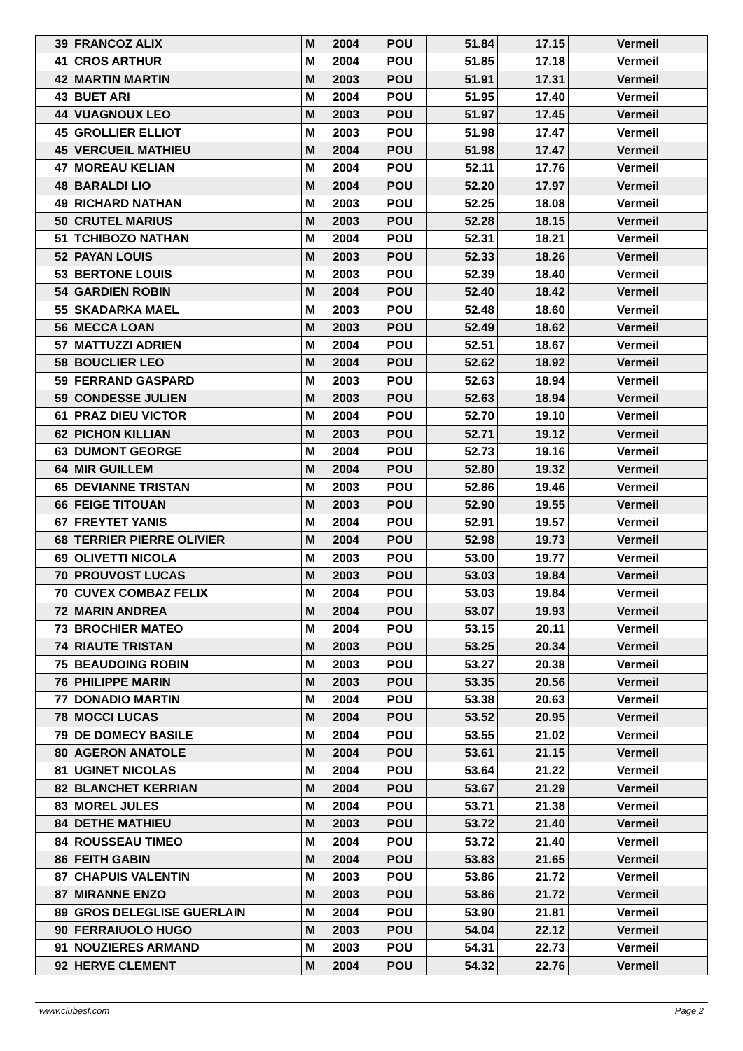| 39 | FRANCOZ ALIX | M | 2004 | POU | 51.84 | 17.15 | Vermeil |
| 41 | CROS ARTHUR | M | 2004 | POU | 51.85 | 17.18 | Vermeil |
| 42 | MARTIN MARTIN | M | 2003 | POU | 51.91 | 17.31 | Vermeil |
| 43 | BUET ARI | M | 2004 | POU | 51.95 | 17.40 | Vermeil |
| 44 | VUAGNOUX LEO | M | 2003 | POU | 51.97 | 17.45 | Vermeil |
| 45 | GROLLIER ELLIOT | M | 2003 | POU | 51.98 | 17.47 | Vermeil |
| 45 | VERCUEIL MATHIEU | M | 2004 | POU | 51.98 | 17.47 | Vermeil |
| 47 | MOREAU KELIAN | M | 2004 | POU | 52.11 | 17.76 | Vermeil |
| 48 | BARALDI LIO | M | 2004 | POU | 52.20 | 17.97 | Vermeil |
| 49 | RICHARD NATHAN | M | 2003 | POU | 52.25 | 18.08 | Vermeil |
| 50 | CRUTEL MARIUS | M | 2003 | POU | 52.28 | 18.15 | Vermeil |
| 51 | TCHIBOZO NATHAN | M | 2004 | POU | 52.31 | 18.21 | Vermeil |
| 52 | PAYAN LOUIS | M | 2003 | POU | 52.33 | 18.26 | Vermeil |
| 53 | BERTONE LOUIS | M | 2003 | POU | 52.39 | 18.40 | Vermeil |
| 54 | GARDIEN ROBIN | M | 2004 | POU | 52.40 | 18.42 | Vermeil |
| 55 | SKADARKA MAEL | M | 2003 | POU | 52.48 | 18.60 | Vermeil |
| 56 | MECCA LOAN | M | 2003 | POU | 52.49 | 18.62 | Vermeil |
| 57 | MATTUZZI ADRIEN | M | 2004 | POU | 52.51 | 18.67 | Vermeil |
| 58 | BOUCLIER LEO | M | 2004 | POU | 52.62 | 18.92 | Vermeil |
| 59 | FERRAND GASPARD | M | 2003 | POU | 52.63 | 18.94 | Vermeil |
| 59 | CONDESSE JULIEN | M | 2003 | POU | 52.63 | 18.94 | Vermeil |
| 61 | PRAZ DIEU VICTOR | M | 2004 | POU | 52.70 | 19.10 | Vermeil |
| 62 | PICHON KILLIAN | M | 2003 | POU | 52.71 | 19.12 | Vermeil |
| 63 | DUMONT GEORGE | M | 2004 | POU | 52.73 | 19.16 | Vermeil |
| 64 | MIR GUILLEM | M | 2004 | POU | 52.80 | 19.32 | Vermeil |
| 65 | DEVIANNE TRISTAN | M | 2003 | POU | 52.86 | 19.46 | Vermeil |
| 66 | FEIGE TITOUAN | M | 2003 | POU | 52.90 | 19.55 | Vermeil |
| 67 | FREYTET YANIS | M | 2004 | POU | 52.91 | 19.57 | Vermeil |
| 68 | TERRIER PIERRE OLIVIER | M | 2004 | POU | 52.98 | 19.73 | Vermeil |
| 69 | OLIVETTI NICOLA | M | 2003 | POU | 53.00 | 19.77 | Vermeil |
| 70 | PROUVOST LUCAS | M | 2003 | POU | 53.03 | 19.84 | Vermeil |
| 70 | CUVEX COMBAZ FELIX | M | 2004 | POU | 53.03 | 19.84 | Vermeil |
| 72 | MARIN ANDREA | M | 2004 | POU | 53.07 | 19.93 | Vermeil |
| 73 | BROCHIER MATEO | M | 2004 | POU | 53.15 | 20.11 | Vermeil |
| 74 | RIAUTE TRISTAN | M | 2003 | POU | 53.25 | 20.34 | Vermeil |
| 75 | BEAUDOING ROBIN | M | 2003 | POU | 53.27 | 20.38 | Vermeil |
| 76 | PHILIPPE MARIN | M | 2003 | POU | 53.35 | 20.56 | Vermeil |
| 77 | DONADIO MARTIN | M | 2004 | POU | 53.38 | 20.63 | Vermeil |
| 78 | MOCCI LUCAS | M | 2004 | POU | 53.52 | 20.95 | Vermeil |
| 79 | DE DOMECY BASILE | M | 2004 | POU | 53.55 | 21.02 | Vermeil |
| 80 | AGERON ANATOLE | M | 2004 | POU | 53.61 | 21.15 | Vermeil |
| 81 | UGINET NICOLAS | M | 2004 | POU | 53.64 | 21.22 | Vermeil |
| 82 | BLANCHET KERRIAN | M | 2004 | POU | 53.67 | 21.29 | Vermeil |
| 83 | MOREL JULES | M | 2004 | POU | 53.71 | 21.38 | Vermeil |
| 84 | DETHE MATHIEU | M | 2003 | POU | 53.72 | 21.40 | Vermeil |
| 84 | ROUSSEAU TIMEO | M | 2004 | POU | 53.72 | 21.40 | Vermeil |
| 86 | FEITH GABIN | M | 2004 | POU | 53.83 | 21.65 | Vermeil |
| 87 | CHAPUIS VALENTIN | M | 2003 | POU | 53.86 | 21.72 | Vermeil |
| 87 | MIRANNE ENZO | M | 2003 | POU | 53.86 | 21.72 | Vermeil |
| 89 | GROS DELEGLISE GUERLAIN | M | 2004 | POU | 53.90 | 21.81 | Vermeil |
| 90 | FERRAIUOLO HUGO | M | 2003 | POU | 54.04 | 22.12 | Vermeil |
| 91 | NOUZIERES ARMAND | M | 2003 | POU | 54.31 | 22.73 | Vermeil |
| 92 | HERVE CLEMENT | M | 2004 | POU | 54.32 | 22.76 | Vermeil |
www.clubesf.com Page 2